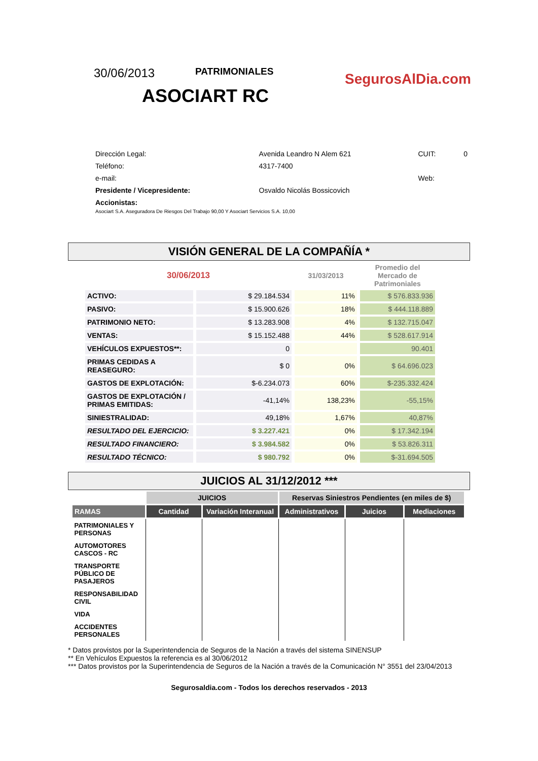30/06/2013
PATRIMONIALES
ASOCIART RC
SegurosAlDia.com
| Dirección Legal: | Avenida Leandro N Alem 621 | CUIT: | 0 |
| Teléfono: | 4317-7400 | | |
| e-mail: | | Web: | |
| Presidente / Vicepresidente: | Osvaldo Nicolás Bossicovich | | |
| Accionistas: Asociart S.A. Aseguradora De Riesgos Del Trabajo 90,00 Y Asociart Servicios S.A. 10,00 | | | |
VISIÓN GENERAL DE LA COMPAÑÍA *
| 30/06/2013 | | 31/03/2013 | Promedio del Mercado de Patrimoniales |
| --- | --- | --- | --- |
| ACTIVO: | $ 29.184.534 | 11% | $ 576.833.936 |
| PASIVO: | $ 15.900.626 | 18% | $ 444.118.889 |
| PATRIMONIO NETO: | $ 13.283.908 | 4% | $ 132.715.047 |
| VENTAS: | $ 15.152.488 | 44% | $ 528.617.914 |
| VEHÍCULOS EXPUESTOS**: | 0 | | 90.401 |
| PRIMAS CEDIDAS A REASEGURO: | $ 0 | 0% | $ 64.696.023 |
| GASTOS DE EXPLOTACIÓN: | $-6.234.073 | 60% | $-235.332.424 |
| GASTOS DE EXPLOTACIÓN / PRIMAS EMITIDAS: | -41,14% | 138,23% | -55,15% |
| SINIESTRALIDAD: | 49,18% | 1,67% | 40,87% |
| RESULTADO DEL EJERCICIO: | $ 3.227.421 | 0% | $ 17.342.194 |
| RESULTADO FINANCIERO: | $ 3.984.582 | 0% | $ 53.826.311 |
| RESULTADO TÉCNICO: | $ 980.792 | 0% | $-31.694.505 |
JUICIOS AL 31/12/2012 ***
| | JUICIOS | | Reservas Siniestros Pendientes (en miles de $) | | |
| --- | --- | --- | --- | --- | --- |
| RAMAS | Cantidad | Variación Interanual | Administrativos | Juicios | Mediaciones |
| PATRIMONIALES Y PERSONAS | | | | | |
| AUTOMOTORES CASCOS - RC | | | | | |
| TRANSPORTE PÚBLICO DE PASAJEROS | | | | | |
| RESPONSABILIDAD CIVIL | | | | | |
| VIDA | | | | | |
| ACCIDENTES PERSONALES | | | | | |
* Datos provistos por la Superintendencia de Seguros de la Nación a través del sistema SINENSUP
** En Vehículos Expuestos la referencia es al 30/06/2012
*** Datos provistos por la Superintendencia de Seguros de la Nación a través de la Comunicación N° 3551 del 23/04/2013
Segurosaldia.com - Todos los derechos reservados - 2013